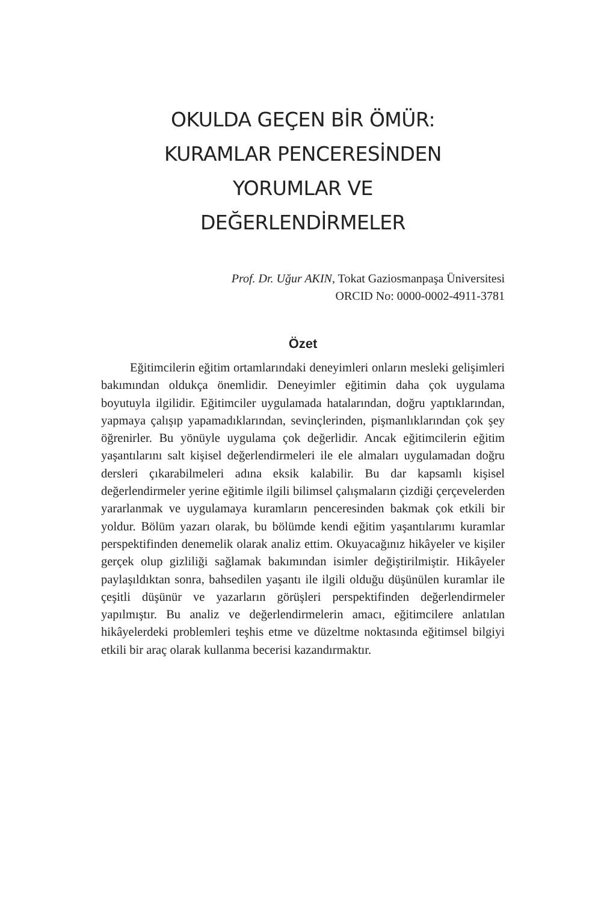OKULDA GEÇEN BİR ÖMÜR:
KURAMLAR PENCERESİNDEN
YORUMLAR VE
DEĞERLENDİRMELER
Prof. Dr. Uğur AKIN, Tokat Gaziosmanpaşa Üniversitesi
ORCID No: 0000-0002-4911-3781
Özet
Eğitimcilerin eğitim ortamlarındaki deneyimleri onların mesleki gelişimleri bakımından oldukça önemlidir. Deneyimler eğitimin daha çok uygulama boyutuyla ilgilidir. Eğitimciler uygulamada hatalarından, doğru yaptıklarından, yapmaya çalışıp yapamadıklarından, sevinçlerinden, pişmanlıklarından çok şey öğrenirler. Bu yönüyle uygulama çok değerlidir. Ancak eğitimcilerin eğitim yaşantılarını salt kişisel değerlendirmeleri ile ele almaları uygulamadan doğru dersleri çıkarabilmeleri adına eksik kalabilir. Bu dar kapsamlı kişisel değerlendirmeler yerine eğitimle ilgili bilimsel çalışmaların çizdiği çerçevelerden yararlanmak ve uygulamaya kuramların penceresinden bakmak çok etkili bir yoldur. Bölüm yazarı olarak, bu bölümde kendi eğitim yaşantılarımı kuramlar perspektifinden denemelik olarak analiz ettim. Okuyacağınız hikâyeler ve kişiler gerçek olup gizliliği sağlamak bakımından isimler değiştirilmiştir. Hikâyeler paylaşıldıktan sonra, bahsedilen yaşantı ile ilgili olduğu düşünülen kuramlar ile çeşitli düşünür ve yazarların görüşleri perspektifinden değerlendirmeler yapılmıştır. Bu analiz ve değerlendirmelerin amacı, eğitimcilere anlatılan hikâyelerdeki problemleri teşhis etme ve düzeltme noktasında eğitimsel bilgiyi etkili bir araç olarak kullanma becerisi kazandırmaktır.